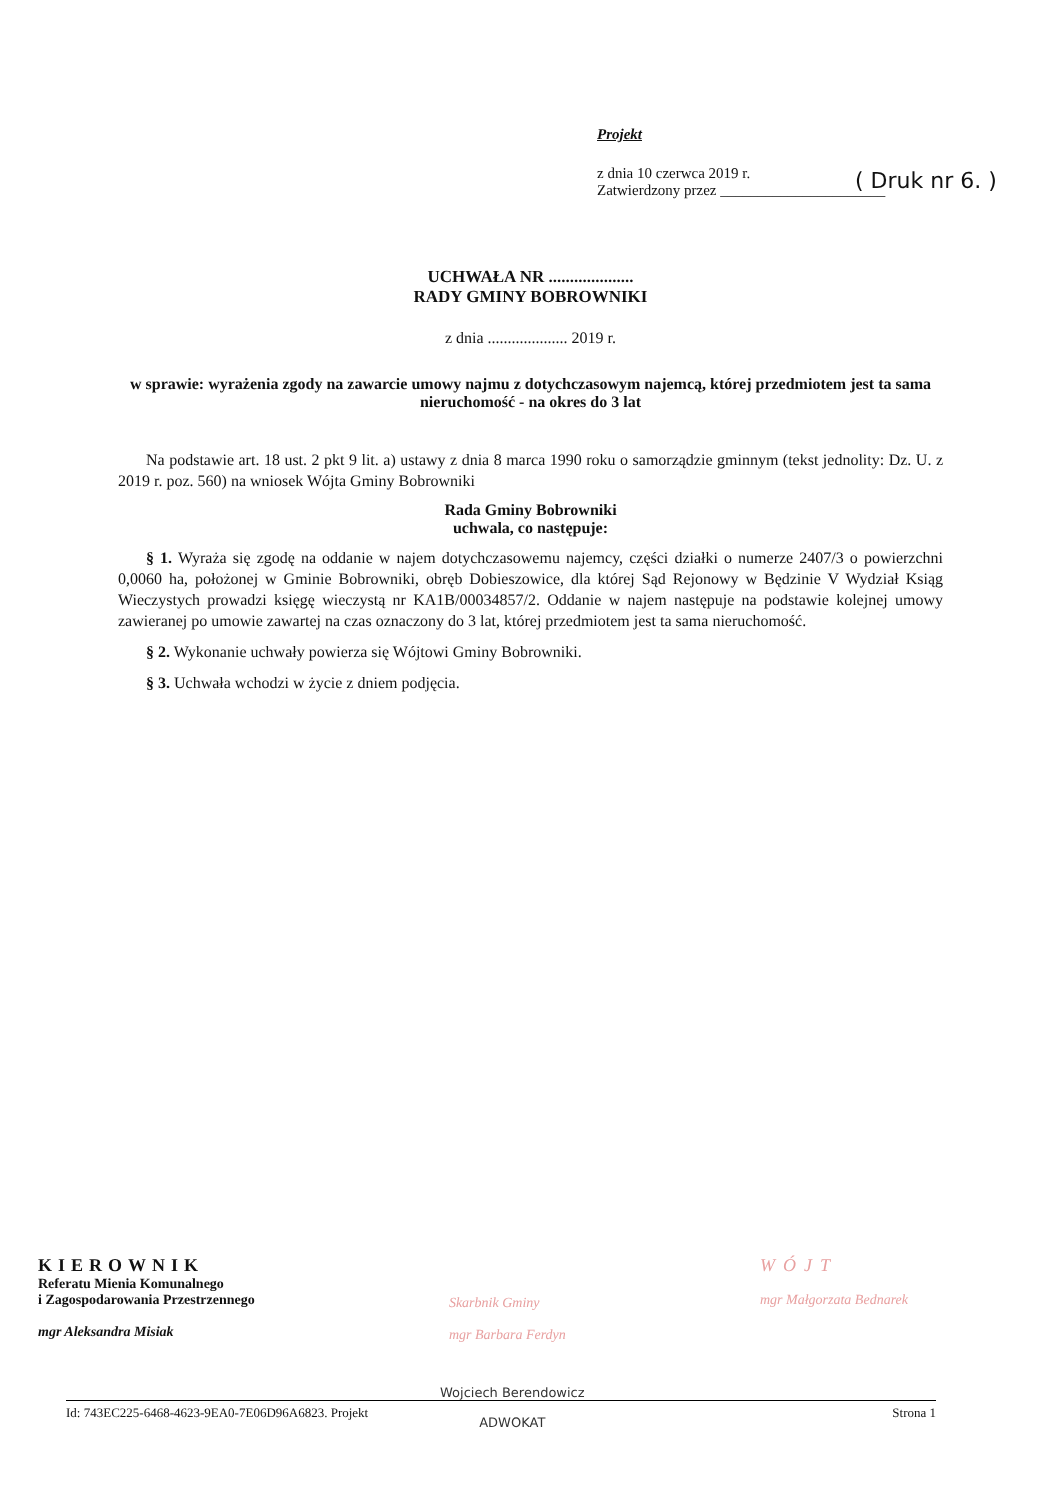Projekt
z dnia 10 czerwca 2019 r.
Zatwierdzony przez ______________________
( Druk nr 6. )
UCHWAŁA NR ....................
RADY GMINY BOBROWNIKI
z dnia .................... 2019 r.
w sprawie: wyrażenia zgody na zawarcie umowy najmu z dotychczasowym najemcą, której przedmiotem jest ta sama nieruchomość - na okres do 3 lat
Na podstawie art. 18 ust. 2 pkt 9 lit. a) ustawy z dnia 8 marca 1990 roku o samorządzie gminnym (tekst jednolity: Dz. U. z 2019 r. poz. 560) na wniosek Wójta Gminy Bobrowniki
Rada Gminy Bobrowniki
uchwala, co następuje:
§ 1. Wyraża się zgodę na oddanie w najem dotychczasowemu najemcy, części działki o numerze 2407/3 o powierzchni 0,0060 ha, położonej w Gminie Bobrowniki, obręb Dobieszowice, dla której Sąd Rejonowy w Będzinie V Wydział Ksiąg Wieczystych prowadzi księgę wieczystą nr KA1B/00034857/2. Oddanie w najem następuje na podstawie kolejnej umowy zawieranej po umowie zawartej na czas oznaczony do 3 lat, której przedmiotem jest ta sama nieruchomość.
§ 2. Wykonanie uchwały powierza się Wójtowi Gminy Bobrowniki.
§ 3. Uchwała wchodzi w życie z dniem podjęcia.
KIEROWNIK
Referatu Mienia Komunalnego
i Zagospodarowania Przestrzennego
mgr Aleksandra Misiak
Skarbnik Gminy
mgr Barbara Ferdyn
WÓJT
mgr Małgorzata Bednarek
Wojciech Berendowicz
ADWOKAT
Id: 743EC225-6468-4623-9EA0-7E06D96A6823. Projekt Strona 1